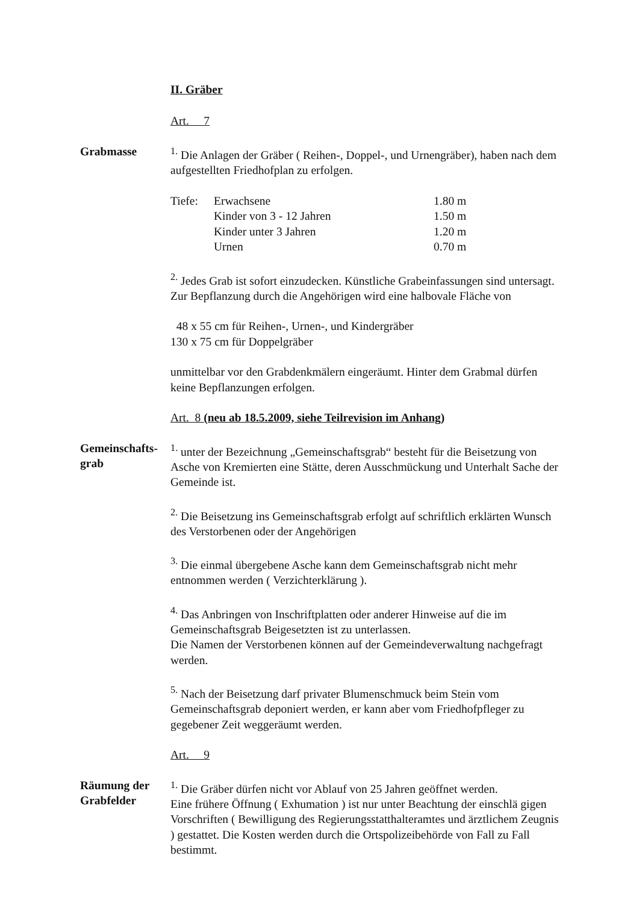II. Gräber
Art. 7
Grabmasse <sup>1.</sup> Die Anlagen der Gräber ( Reihen-, Doppel-, und Urnengräber), haben nach dem aufgestellten Friedhofplan zu erfolgen.
| Tiefe: | Erwachsene | 1.80 m |
| | Kinder von 3 - 12 Jahren | 1.50 m |
| | Kinder unter 3 Jahren | 1.20 m |
| | Urnen | 0.70 m |
<sup>2.</sup> Jedes Grab ist sofort einzudecken. Künstliche Grabeinfassungen sind untersagt. Zur Bepflanzung durch die Angehörigen wird eine halbovale Fläche von
48 x 55 cm für Reihen-, Urnen-, und Kindergräber
130 x 75 cm für Doppelgräber
unmittelbar vor den Grabdenkmälern eingeräumt. Hinter dem Grabmal dürfen keine Bepflanzungen erfolgen.
Art. 8 (neu ab 18.5.2009, siehe Teilrevision im Anhang)
Gemeinschafts-
grab
<sup>1.</sup> unter der Bezeichnung „Gemeinschaftsgrab“ besteht für die Beisetzung von Asche von Kremierten eine Stätte, deren Ausschmückung und Unterhalt Sache der Gemeinde ist.
<sup>2.</sup> Die Beisetzung ins Gemeinschaftsgrab erfolgt auf schriftlich erklärten Wunsch des Verstorbenen oder der Angehörigen
<sup>3.</sup> Die einmal übergebene Asche kann dem Gemeinschaftsgrab nicht mehr entnommen werden ( Verzichterklärung ).
<sup>4.</sup> Das Anbringen von Inschriftplatten oder anderer Hinweise auf die im Gemeinschaftsgrab Beigesetzten ist zu unterlassen.
Die Namen der Verstorbenen können auf der Gemeindeverwaltung nachgefragt werden.
<sup>5.</sup> Nach der Beisetzung darf privater Blumenschmuck beim Stein vom Gemeinschaftsgrab deponiert werden, er kann aber vom Friedhofpfleger zu gegebener Zeit weggeräumt werden.
Art. 9
Räumung der
Grabfelder
<sup>1.</sup> Die Gräber dürfen nicht vor Ablauf von 25 Jahren geöffnet werden.
Eine frühere Öffnung ( Exhumation ) ist nur unter Beachtung der einschlä gigen Vorschriften ( Bewilligung des Regierungsstatthalteramtes und ärztlichem Zeugnis ) gestattet. Die Kosten werden durch die Ortspolizeibehörde von Fall zu Fall bestimmt.